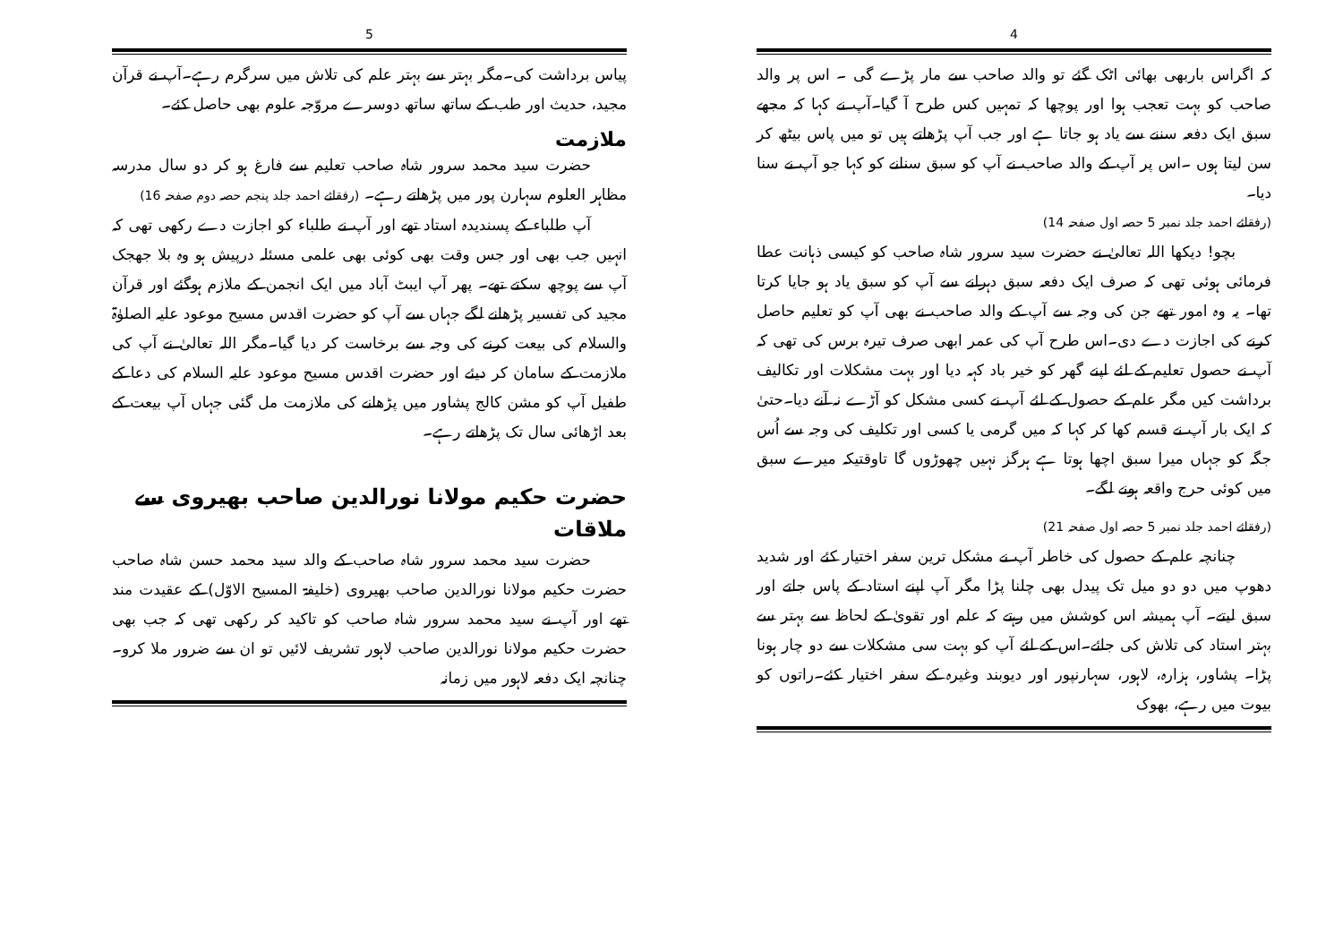4
کہ اگراس باربھی بھائی اٹک گئے تو والد صاحب سے مار پڑے گی ۔ اس پر والد صاحب کو بہت تعجب ہوا اور پوچھا کہ تمہیں کس طرح آ گیا۔آپ نے کہا کہ مجھے سبق ایک دفعہ سننے سے یاد ہو جاتا ہے اور جب آپ پڑھاتے ہیں تو میں پاس بیٹھ کر سن لیتا ہوں ۔اس پر آپ کے والد صاحب نے آپ کو سبق سنانے کو کہا جو آپ نے سنا دیا۔
(رفقائے احمد جلد نمبر 5 حصہ اول صفحہ 14)
بچو! دیکھا اللہ تعالیٰ نے حضرت سید سرور شاہ صاحب کو کیسی ذہانت عطا فرمائی ہوئی تھی کہ صرف ایک دفعہ سبق دہرانے سے آپ کو سبق یاد ہو جایا کرتا تھا۔ یہ وہ امور تھے جن کی وجہ سے آپ کے والد صاحب نے بھی آپ کو تعلیم حاصل کرنے کی اجازت دے دی۔اس طرح آپ کی عمر ابھی صرف تیرہ برس کی تھی کہ آپ نے حصول تعلیم کے لئے اپنے گھر کو خیر باد کہہ دیا اور بہت مشکلات اور تکالیف برداشت کیں مگر علم کے حصول کے لئے آپ نے کسی مشکل کو آڑے نہ آنے دیا۔حتیٰ کہ ایک بار آپ نے قسم کھا کر کہا کہ میں گرمی یا کسی اور تکلیف کی وجہ سے اُس جگہ کو جہاں میرا سبق اچھا ہوتا ہے ہرگز نہیں چھوڑوں گا تاوقتیکہ میرے سبق میں کوئی حرج واقعہ ہونے لگے۔
(رفقائے احمد جلد نمبر 5 حصہ اول صفحہ 21)
چنانچہ علم کے حصول کی خاطر آپ نے مشکل ترین سفر اختیار کئے اور شدید دھوپ میں دو دو میل تک پیدل بھی چلنا پڑا مگر آپ اپنے استاد کے پاس جاتے اور سبق لیتے۔ آپ ہمیشہ اس کوشش میں رہتے کہ علم اور تقویٰ کے لحاظ سے بہتر سے بہتر استاد کی تلاش کی جائے۔اس کے لئے آپ کو بہت سی مشکلات سے دو چار ہونا پڑا۔ پشاور، ہزارہ، لاہور، سہارنپور اور دیوبند وغیرہ کے سفر اختیار کئے۔راتوں کو بیوت میں رہے، بھوک
5
پیاس برداشت کی۔مگر بہتر سے بہتر علم کی تلاش میں سرگرم رہے۔آپ نے قرآن مجید، حدیث اور طب کے ساتھ ساتھ دوسرے مروّجہ علوم بھی حاصل کئے۔
ملازمت
حضرت سید محمد سرور شاہ صاحب تعلیم سے فارغ ہو کر دو سال مدرسہ مظاہر العلوم سہارن پور میں پڑھاتے رہے۔ (رفقائے احمد جلد پنجم حصہ دوم صفحہ 16)
آپ طلباء کے پسندیدہ استاد تھے اور آپ نے طلباء کو اجازت دے رکھی تھی کہ انہیں جب بھی اور جس وقت بھی کوئی بھی علمی مسئلہ درپیش ہو وہ بلا جھجک آپ سے پوچھ سکتے تھے۔ پھر آپ ایبٹ آباد میں ایک انجمن کے ملازم ہوگئے اور قرآن مجید کی تفسیر پڑھانے لگے جہاں سے آپ کو حضرت اقدس مسیح موعود علیہ الصلوٰۃ والسلام کی بیعت کرنے کی وجہ سے برخاست کر دیا گیا۔مگر اللہ تعالیٰ نے آپ کی ملازمت کے سامان کر دیئے اور حضرت اقدس مسیح موعود علیہ السلام کی دعا کے طفیل آپ کو مشن کالج پشاور میں پڑھانے کی ملازمت مل گئی جہاں آپ بیعت کے بعد اڑھائی سال تک پڑھاتے رہے۔
حضرت حکیم مولانا نورالدین صاحب بھیروی سے ملاقات
حضرت سید محمد سرور شاہ صاحب کے والد سید محمد حسن شاہ صاحب حضرت حکیم مولانا نورالدین صاحب بھیروی (خلیفۃ المسیح الاوّل) کے عقیدت مند تھے اور آپ نے سید محمد سرور شاہ صاحب کو تاکید کر رکھی تھی کہ جب بھی حضرت حکیم مولانا نورالدین صاحب لاہور تشریف لائیں تو ان سے ضرور ملا کرو۔ چنانچہ ایک دفعہ لاہور میں زمانہ